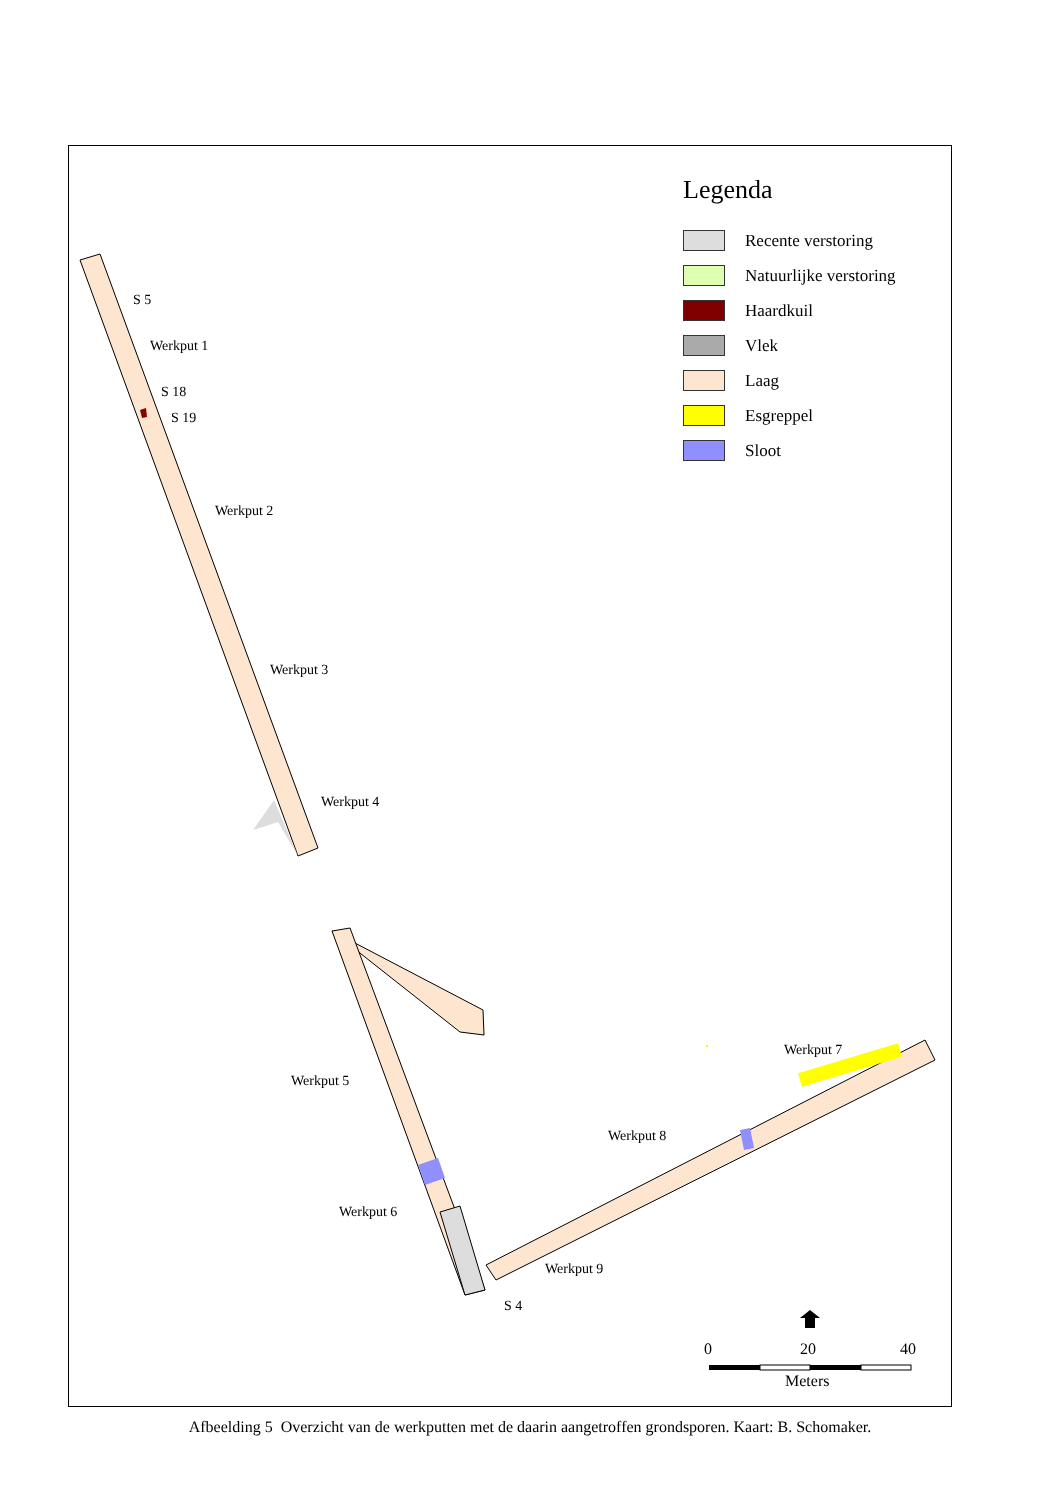Legenda
Recente verstoring
Natuurlijke verstoring
Haardkuil
Vlek
Laag
Esgreppel
Sloot
S 5
Werkput 1
S 18
S 19
Werkput 2
Werkput 3
Werkput 4
Werkput 5
Werkput 7
Werkput 8
Werkput 6
Werkput 9
S 4
0 20 40
Meters
Afbeelding 5 Overzicht van de werkputten met de daarin aangetroffen grondsporen. Kaart: B. Schomaker.